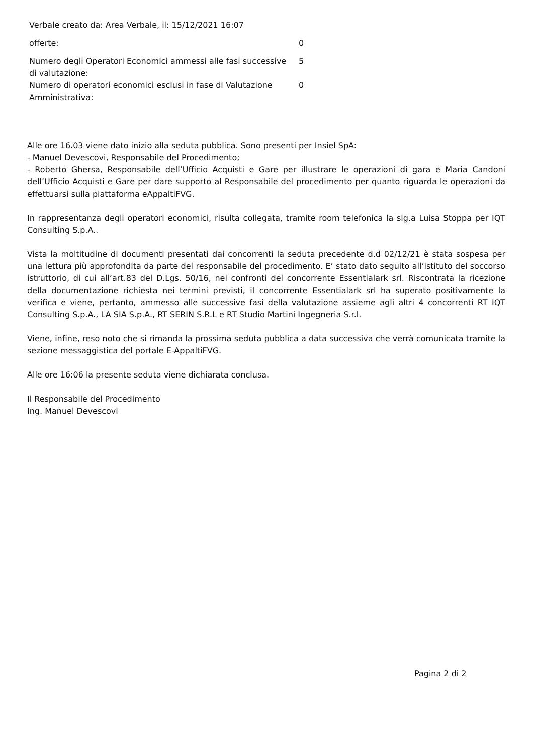Verbale creato da: Area Verbale, il: 15/12/2021 16:07
| offerte: | 0 |
| Numero degli Operatori Economici ammessi alle fasi successive di valutazione: | 5 |
| Numero di operatori economici esclusi in fase di Valutazione Amministrativa: | 0 |
Alle ore 16.03 viene dato inizio alla seduta pubblica. Sono presenti per Insiel SpA:
- Manuel Devescovi, Responsabile del Procedimento;
- Roberto Ghersa, Responsabile dell’Ufficio Acquisti e Gare per illustrare le operazioni di gara e Maria Candoni dell’Ufficio Acquisti e Gare per dare supporto al Responsabile del procedimento per quanto riguarda le operazioni da effettuarsi sulla piattaforma eAppaltiFVG.
In rappresentanza degli operatori economici, risulta collegata, tramite room telefonica la sig.a Luisa Stoppa per IQT Consulting S.p.A..
Vista la moltitudine di documenti presentati dai concorrenti la seduta precedente d.d 02/12/21 è stata sospesa per una lettura più approfondita da parte del responsabile del procedimento. E’ stato dato seguito all’istituto del soccorso istruttorio, di cui all’art.83 del D.Lgs. 50/16, nei confronti del concorrente Essentialark srl. Riscontrata la ricezione della documentazione richiesta nei termini previsti, il concorrente Essentialark srl ha superato positivamente la verifica e viene, pertanto, ammesso alle successive fasi della valutazione assieme agli altri 4 concorrenti RT IQT Consulting S.p.A., LA SIA S.p.A., RT SERIN S.R.L e RT Studio Martini Ingegneria S.r.l.
Viene, infine, reso noto che si rimanda la prossima seduta pubblica a data successiva che verrà comunicata tramite la sezione messaggistica del portale E-AppaltiFVG.
Alle ore 16:06 la presente seduta viene dichiarata conclusa.
Il Responsabile del Procedimento
Ing. Manuel Devescovi
Pagina 2 di 2